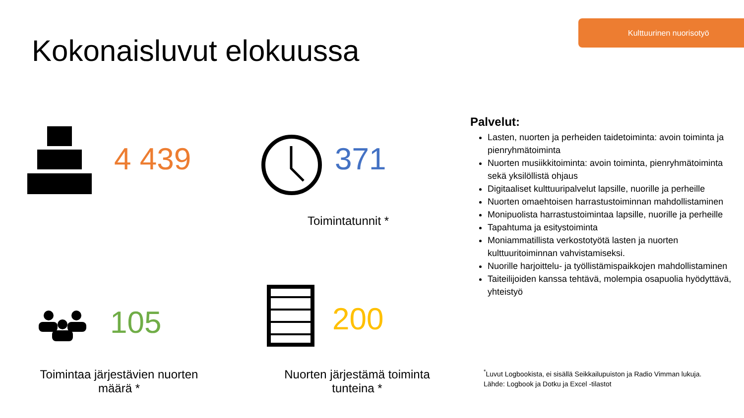Kulttuurinen nuorisotyö
Kokonaisluvut elokuussa
4 439 371
Toimintatunnit *
105
Toimintaa järjestävien nuorten määrä *
200
Nuorten järjestämä toiminta tunteina *
Palvelut:
Lasten, nuorten ja perheiden taidetoiminta: avoin toiminta ja pienryhmätoiminta
Nuorten musiikkitoiminta: avoin toiminta, pienryhmätoiminta
sekä yksilöllistä ohjaus
Digitaaliset kulttuuripalvelut lapsille, nuorille ja perheille
Nuorten omaehtoisen harrastustoiminnan mahdollistaminen
Monipuolista harrastustoimintaa lapsille, nuorille ja perheille
Tapahtuma ja esitystoiminta
Moniammatillista verkostotyötä lasten ja nuorten kulttuuritoiminnan vahvistamiseksi.
Nuorille harjoittelu- ja työllistämispaikkojen mahdollistaminen
Taiteilijoiden kanssa tehtävä, molempia osapuolia hyödyttävä, yhteistyö
<sup>*</sup> Luvut Logbookista, ei sisällä Seikkailupuiston ja Radio Vimman lukuja.
Lähde: Logbook ja Dotku ja Excel -tilastot